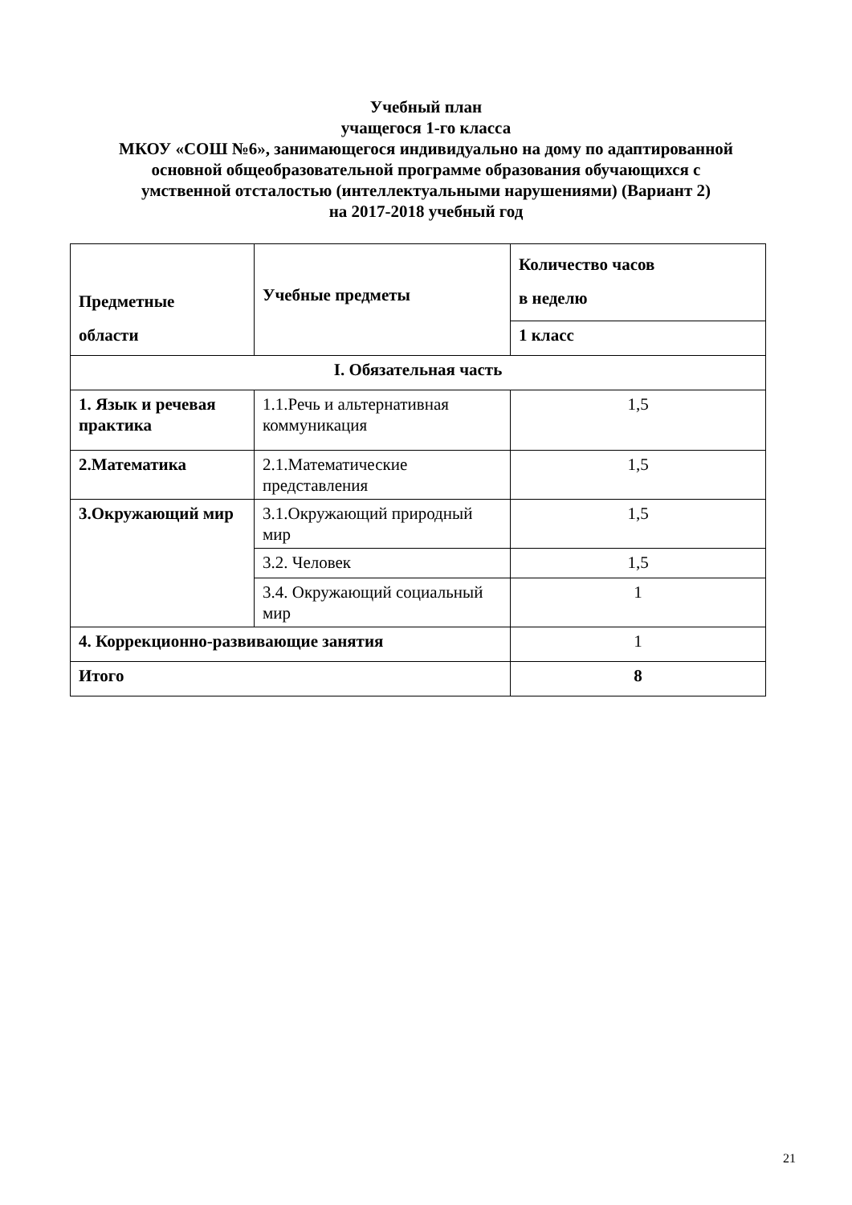Учебный план
учащегося 1-го класса
МКОУ «СОШ №6», занимающегося индивидуально на дому по адаптированной
основной общеобразовательной программе образования обучающихся с
умственной отсталостью (интеллектуальными нарушениями) (Вариант 2)
на 2017-2018 учебный год
| Предметные области | Учебные предметы | Количество часов в неделю |
| --- | --- | --- |
| | | 1 класс |
| I. Обязательная часть | | |
| 1. Язык и речевая практика | 1.1.Речь и альтернативная коммуникация | 1,5 |
| 2.Математика | 2.1.Математические представления | 1,5 |
| 3.Окружающий мир | 3.1.Окружающий природный мир | 1,5 |
| | 3.2. Человек | 1,5 |
| | 3.4. Окружающий социальный мир | 1 |
| 4. Коррекционно-развивающие занятия | | 1 |
| Итого | | 8 |
21